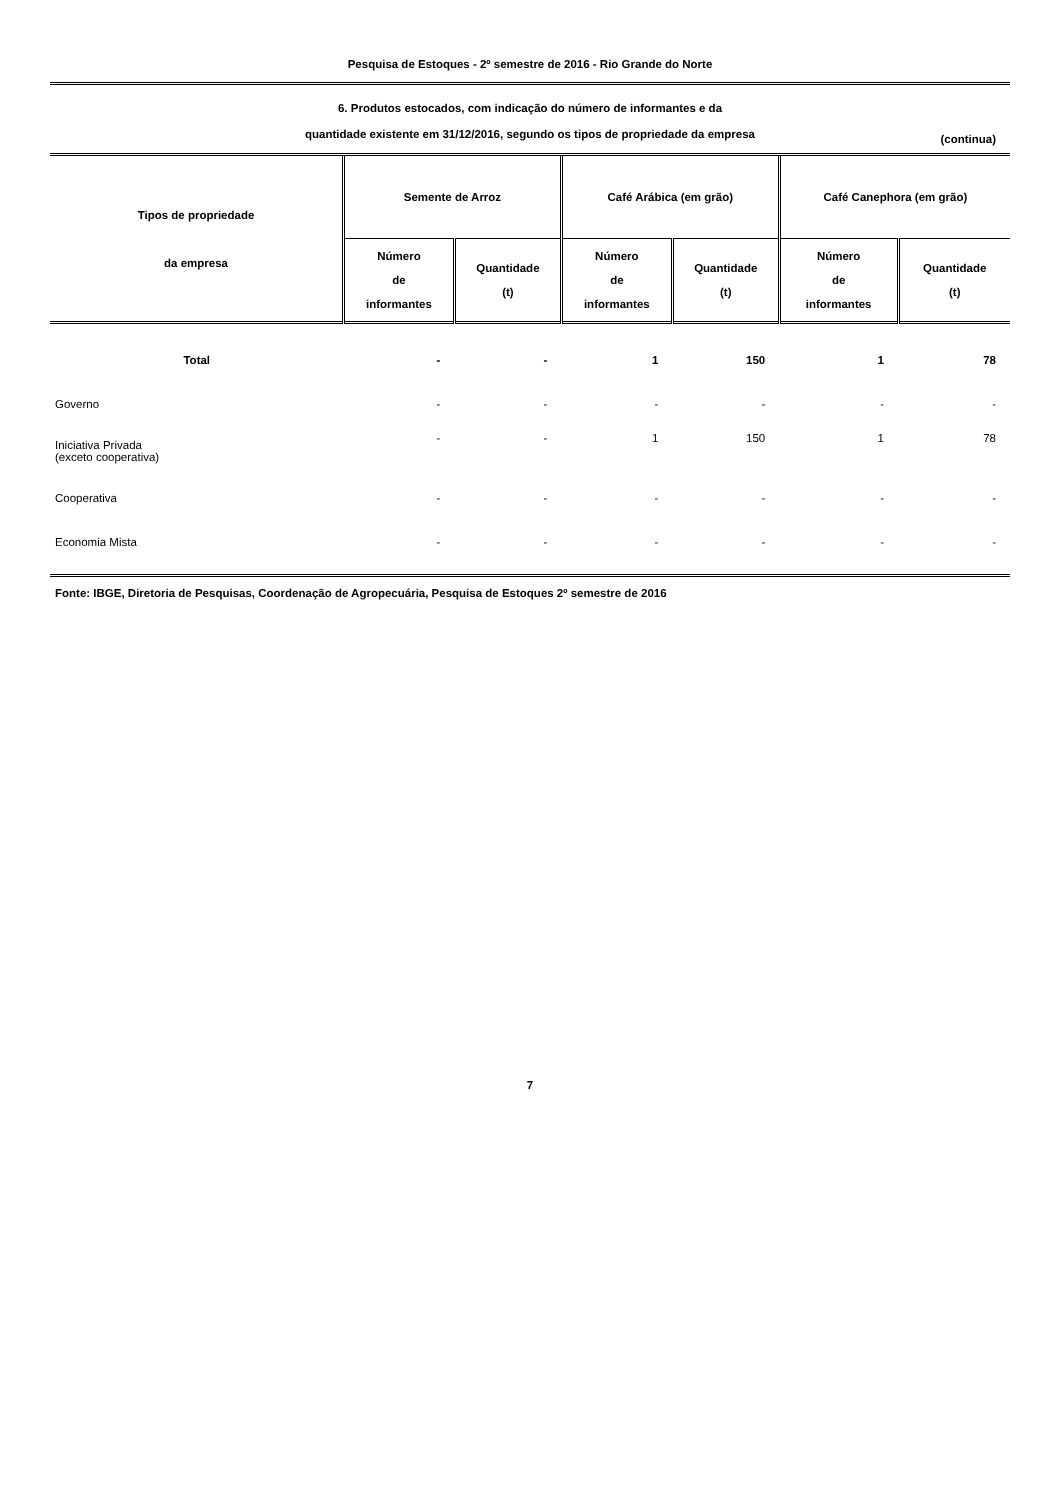Pesquisa de Estoques - 2º semestre de 2016 - Rio Grande do Norte
6. Produtos estocados, com indicação do número de informantes e da
quantidade existente em 31/12/2016, segundo os tipos de propriedade da empresa
(continua)
| Tipos de propriedade da empresa | Semente de Arroz | | Café Arábica (em grão) | | Café Canephora (em grão) | |
| --- | --- | --- | --- | --- | --- | --- |
| | Número de informantes | Quantidade (t) | Número de informantes | Quantidade (t) | Número de informantes | Quantidade (t) |
| Total | - | - | 1 | 150 | 1 | 78 |
| Governo | - | - | - | - | - | - |
| Iniciativa Privada (exceto cooperativa) | - | - | 1 | 150 | 1 | 78 |
| Cooperativa | - | - | - | - | - | - |
| Economia Mista | - | - | - | - | - | - |
Fonte: IBGE, Diretoria de Pesquisas, Coordenação de Agropecuária, Pesquisa de Estoques 2º semestre de 2016
7